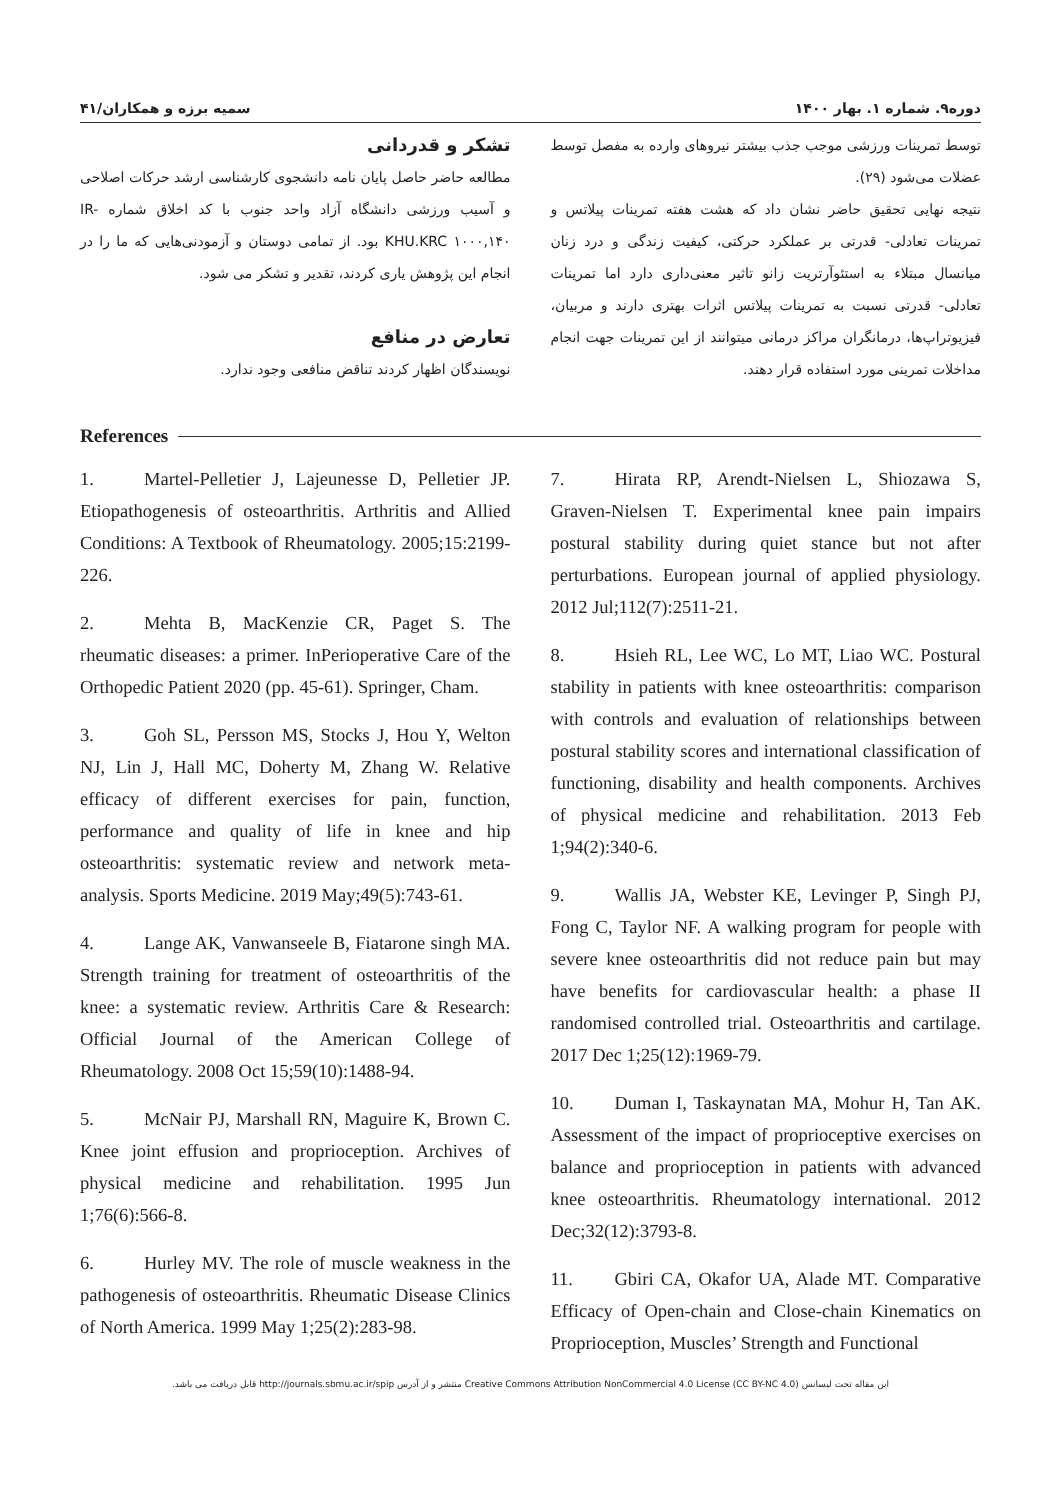دوره۹. شماره ۱. بهار ۱۴۰۰ سمیه برزه و همکاران/۴۱
توسط تمرینات ورزشی موجب جذب بیشتر نیروهای وارده به مفصل توسط عضلات می‌شود (۲۹).
نتیجه نهایی تحقیق حاضر نشان داد که هشت هفته تمرینات پیلاتس و تمرینات تعادلی- قدرتی بر عملکرد حرکتی، کیفیت زندگی و درد زنان میانسال مبتلاء به استئوآرتریت زانو تاثیر معنی‌داری دارد اما تمرینات تعادلی- قدرتی نسبت به تمرینات پیلاتس اثرات بهتری دارند و مربیان، فیزیوتراپ‌ها، درمانگران مراکز درمانی میتوانند از این تمرینات جهت انجام مداخلات تمرینی مورد استفاده قرار دهند.
تشکر و قدردانی
مطالعه حاضر حاصل پایان نامه دانشجوی کارشناسی ارشد حرکات اصلاحی و آسیب ورزشی دانشگاه آزاد واحد جنوب با کد اخلاق شماره IR-KHU.KRC ۱۰۰۰,۱۴۰ بود. از تمامی دوستان و آزمودنی‌هایی که ما را در انجام این پژوهش یاری کردند، تقدیر و تشکر می شود.
تعارض در منافع
نویسندگان اظهار کردند تناقض منافعی وجود ندارد.
References
1. Martel-Pelletier J, Lajeunesse D, Pelletier JP. Etiopathogenesis of osteoarthritis. Arthritis and Allied Conditions: A Textbook of Rheumatology. 2005;15:2199-226.
2. Mehta B, MacKenzie CR, Paget S. The rheumatic diseases: a primer. InPerioperative Care of the Orthopedic Patient 2020 (pp. 45-61). Springer, Cham.
3. Goh SL, Persson MS, Stocks J, Hou Y, Welton NJ, Lin J, Hall MC, Doherty M, Zhang W. Relative efficacy of different exercises for pain, function, performance and quality of life in knee and hip osteoarthritis: systematic review and network meta-analysis. Sports Medicine. 2019 May;49(5):743-61.
4. Lange AK, Vanwanseele B, Fiatarone singh MA. Strength training for treatment of osteoarthritis of the knee: a systematic review. Arthritis Care & Research: Official Journal of the American College of Rheumatology. 2008 Oct 15;59(10):1488-94.
5. McNair PJ, Marshall RN, Maguire K, Brown C. Knee joint effusion and proprioception. Archives of physical medicine and rehabilitation. 1995 Jun 1;76(6):566-8.
6. Hurley MV. The role of muscle weakness in the pathogenesis of osteoarthritis. Rheumatic Disease Clinics of North America. 1999 May 1;25(2):283-98.
7. Hirata RP, Arendt-Nielsen L, Shiozawa S, Graven-Nielsen T. Experimental knee pain impairs postural stability during quiet stance but not after perturbations. European journal of applied physiology. 2012 Jul;112(7):2511-21.
8. Hsieh RL, Lee WC, Lo MT, Liao WC. Postural stability in patients with knee osteoarthritis: comparison with controls and evaluation of relationships between postural stability scores and international classification of functioning, disability and health components. Archives of physical medicine and rehabilitation. 2013 Feb 1;94(2):340-6.
9. Wallis JA, Webster KE, Levinger P, Singh PJ, Fong C, Taylor NF. A walking program for people with severe knee osteoarthritis did not reduce pain but may have benefits for cardiovascular health: a phase II randomised controlled trial. Osteoarthritis and cartilage. 2017 Dec 1;25(12):1969-79.
10. Duman I, Taskaynatan MA, Mohur H, Tan AK. Assessment of the impact of proprioceptive exercises on balance and proprioception in patients with advanced knee osteoarthritis. Rheumatology international. 2012 Dec;32(12):3793-8.
11. Gbiri CA, Okafor UA, Alade MT. Comparative Efficacy of Open-chain and Close-chain Kinematics on Proprioception, Muscles’ Strength and Functional
این مقاله تحت لیسانس Creative Commons Attribution NonCommercial 4.0 License (CC BY-NC 4.0) منتشر و از آدرس http://journals.sbmu.ac.ir/spip قابل دریافت می باشد.